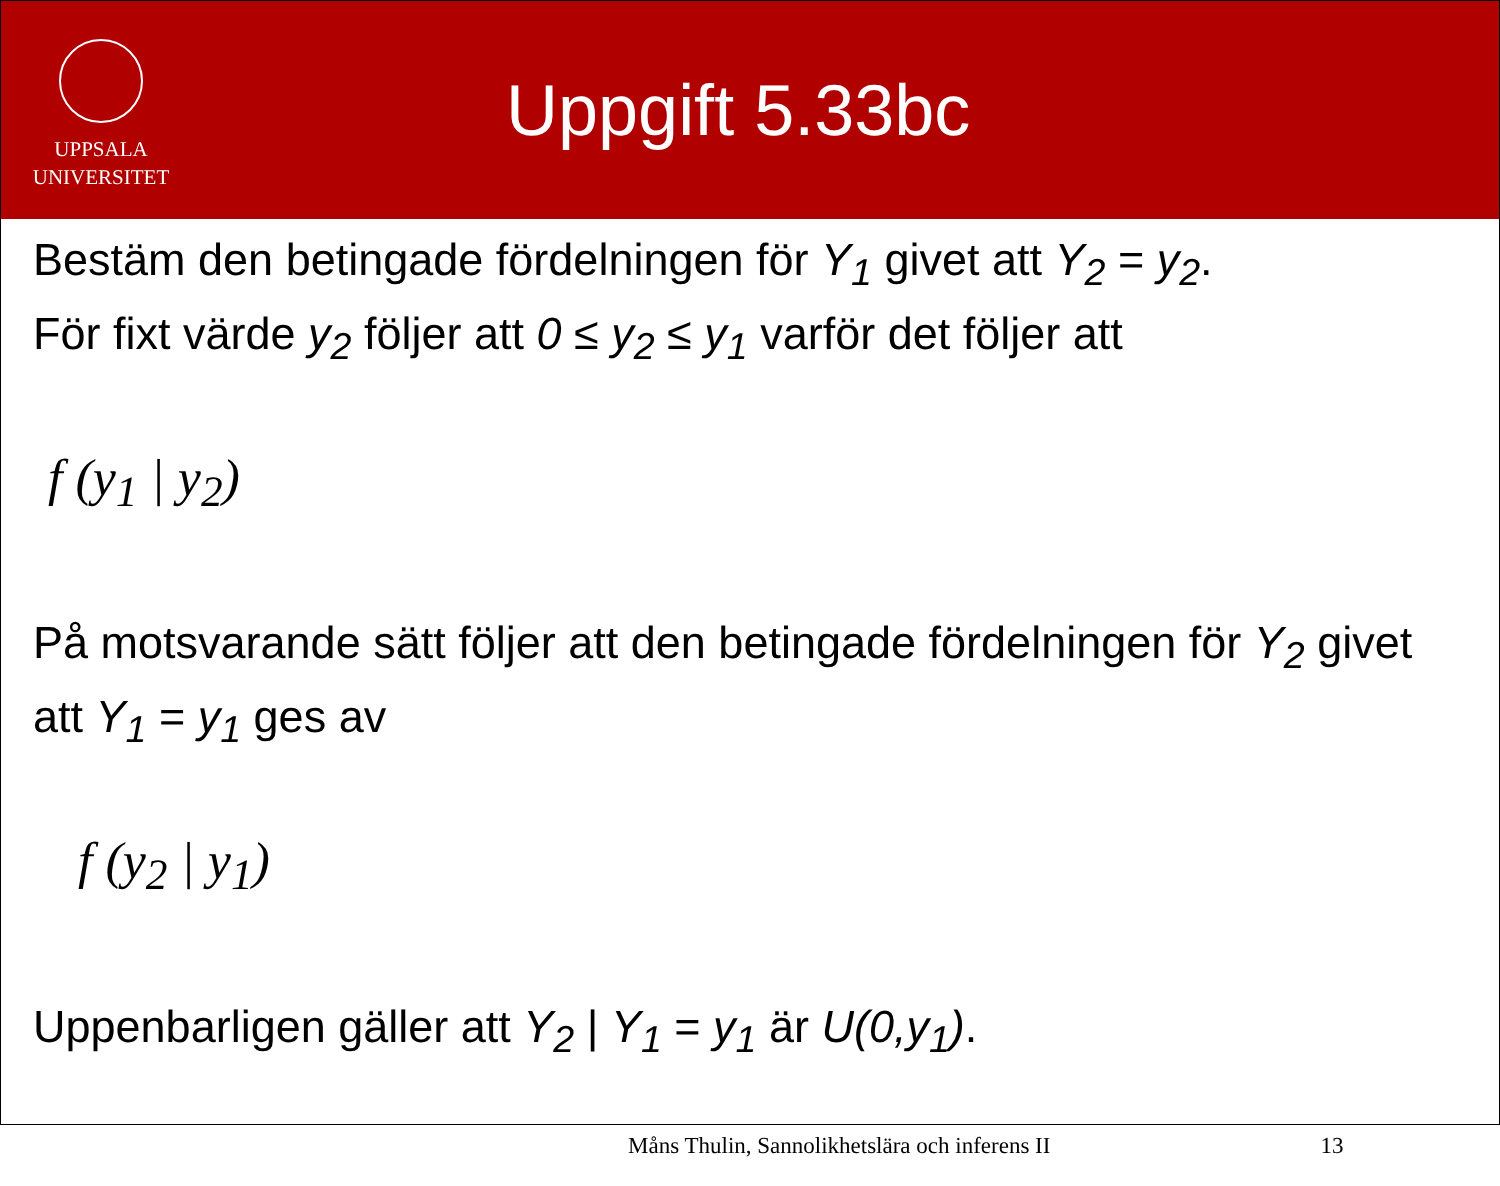UPPSALA
UNIVERSITET
Uppgift 5.33bc
Bestäm den betingade fördelningen för Y<sub>1</sub> givet att Y<sub>2</sub> = y<sub>2</sub>.
För fixt värde y<sub>2</sub> följer att 0 ≤ y<sub>2</sub> ≤ y<sub>1</sub> varför det följer att
f (y<sub>1</sub> | y<sub>2</sub>)
På motsvarande sätt följer att den betingade fördelningen för Y<sub>2</sub> givet att Y<sub>1</sub> = y<sub>1</sub> ges av
f (y<sub>2</sub> | y<sub>1</sub>)
Uppenbarligen gäller att Y<sub>2</sub> | Y<sub>1</sub> = y<sub>1</sub> är U(0,y<sub>1</sub>).
Måns Thulin, Sannolikhetslära och inferens II 13